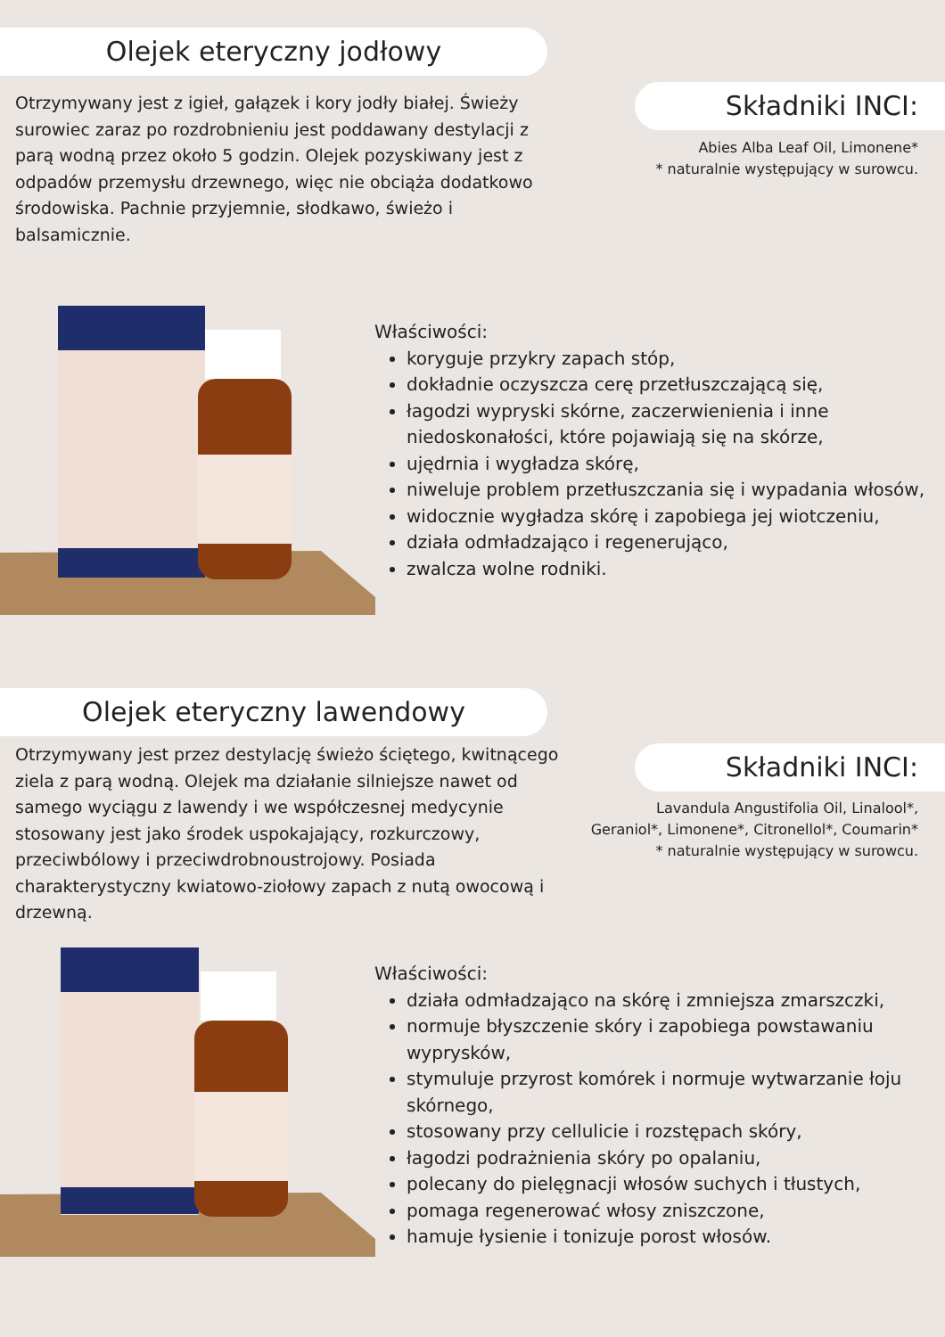Olejek eteryczny jodłowy
Otrzymywany jest z igieł, gałązek i kory jodły białej. Świeży surowiec zaraz po rozdrobnieniu jest poddawany destylacji z parą wodną przez około 5 godzin. Olejek pozyskiwany jest z odpadów przemysłu drzewnego, więc nie obciąża dodatkowo środowiska. Pachnie przyjemnie, słodkawo, świeżo i balsamicznie.
Składniki INCI:
Abies Alba Leaf Oil, Limonene*
* naturalnie występujący w surowcu.
Właściwości:
koryguje przykry zapach stóp,
dokładnie oczyszcza cerę przetłuszczającą się,
łagodzi wypryski skórne, zaczerwienienia i inne niedoskonałości, które pojawiają się na skórze,
ujędrnia i wygładza skórę,
niweluje problem przetłuszczania się i wypadania włosów,
widocznie wygładza skórę i zapobiega jej wiotczeniu,
działa odmładzająco i regenerująco,
zwalcza wolne rodniki.
Olejek eteryczny lawendowy
Otrzymywany jest przez destylację świeżo ściętego, kwitnącego ziela z parą wodną. Olejek ma działanie silniejsze nawet od samego wyciągu z lawendy i we współczesnej medycynie stosowany jest jako środek uspokajający, rozkurczowy, przeciwbólowy i przeciwdrobnoustrojowy. Posiada charakterystyczny kwiatowo-ziołowy zapach z nutą owocową i drzewną.
Składniki INCI:
Lavandula Angustifolia Oil, Linalool*,
Geraniol*, Limonene*, Citronellol*, Coumarin*
* naturalnie występujący w surowcu.
Właściwości:
działa odmładzająco na skórę i zmniejsza zmarszczki,
normuje błyszczenie skóry i zapobiega powstawaniu wyprysków,
stymuluje przyrost komórek i normuje wytwarzanie łoju skórnego,
stosowany przy cellulicie i rozstępach skóry,
łagodzi podrażnienia skóry po opalaniu,
polecany do pielęgnacji włosów suchych i tłustych,
pomaga regenerować włosy zniszczone,
hamuje łysienie i tonizuje porost włosów.